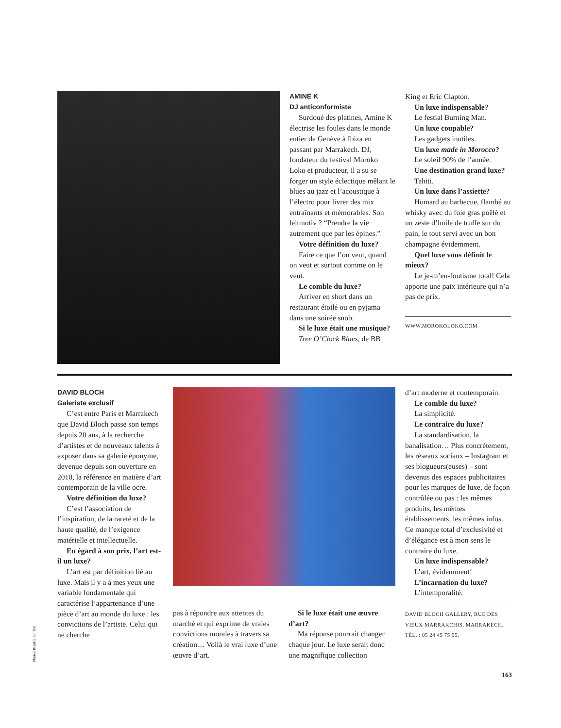AMINE K
DJ anticonformiste
Surdoué des platines, Amine K électrise les foules dans le monde entier de Genève à Ibiza en passant par Marrakech. DJ, fondateur du festival Moroko Loko et producteur, il a su se forger un style éclectique mêlant le blues au jazz et l’acoustique à l’électro pour livrer des mix entraînants et mémorables. Son leitmotiv ? “Prendre la vie autrement que par les épines.”
Votre définition du luxe?
Faire ce que l’on veut, quand on veut et surtout comme on le veut.
Le comble du luxe?
Arriver en short dans un restaurant étoilé ou en pyjama dans une soirée snob.
Si le luxe était une musique?
Tree O’Clock Blues, de BB
King et Eric Clapton.
Un luxe indispensable?
Le festial Burning Man.
Un luxe coupable?
Les gadgets inutiles.
Un luxe made in Morocco?
Le soleil 90% de l’année.
Une destination grand luxe?
Tahiti.
Un luxe dans l’assiette?
Homard au barbecue, flambé au whisky avec du foie gras poêlé et un zeste d’huile de truffe sur du pain, le tout servi avec un bon champagne évidemment.
Quel luxe vous définit le mieux?
Le je-m’en-foutisme total! Cela apporte une paix intérieure qui n’a pas de prix.
WWW.MOROKOLOKO.COM
DAVID BLOCH
Galeriste exclusif
C’est entre Paris et Marrakech que David Bloch passe son temps depuis 20 ans, à la recherche d’artistes et de nouveaux talents à exposer dans sa galerie éponyme, devenue depuis son ouverture en 2010, la référence en matière d’art contemporain de la ville ocre.
Votre définition du luxe?
C’est l’association de l’inspiration, de la rareté et de la haute qualité, de l’exigence matérielle et intellectuelle.
Eu égard à son prix, l’art est-il un luxe?
L’art est par définition lié au luxe. Mais il y a à mes yeux une variable fondamentale qui caractérise l’appartenance d’une pièce d’art au monde du luxe : les convictions de l’artiste. Celui qui ne cherche
pas à répondre aux attentes du marché et qui exprime de vraies convictions morales à travers sa création.... Voilà le vrai luxe d’une œuvre d’art.
Si le luxe était une œuvre d’art?
Ma réponse pourrait changer chaque jour. Le luxe serait donc une magnifique collection
d’art moderne et contemporain.
Le comble du luxe?
La simplicité.
Le contraire du luxe?
La standardisation, la banalisation… Plus concrètement, les réseaux sociaux – Instagram et ses blogueurs(euses) – sont devenus des espaces publicitaires pour les marques de luxe, de façon contrôlée ou pas : les mêmes produits, les mêmes établissements, les mêmes infos. Ce manque total d’exclusivité et d’élégance est à mon sens le contraire du luxe.
Un luxe indispensable?
L’art, évidemment!
L’incarnation du luxe?
L’intemporalité.
DAVID BLOCH GALLERY, RUE DES VIEUX MARRAKCHIS, MARRAKECH.
TÉL. : 05 24 45 75 95.
Photos RianHeller, DR
163